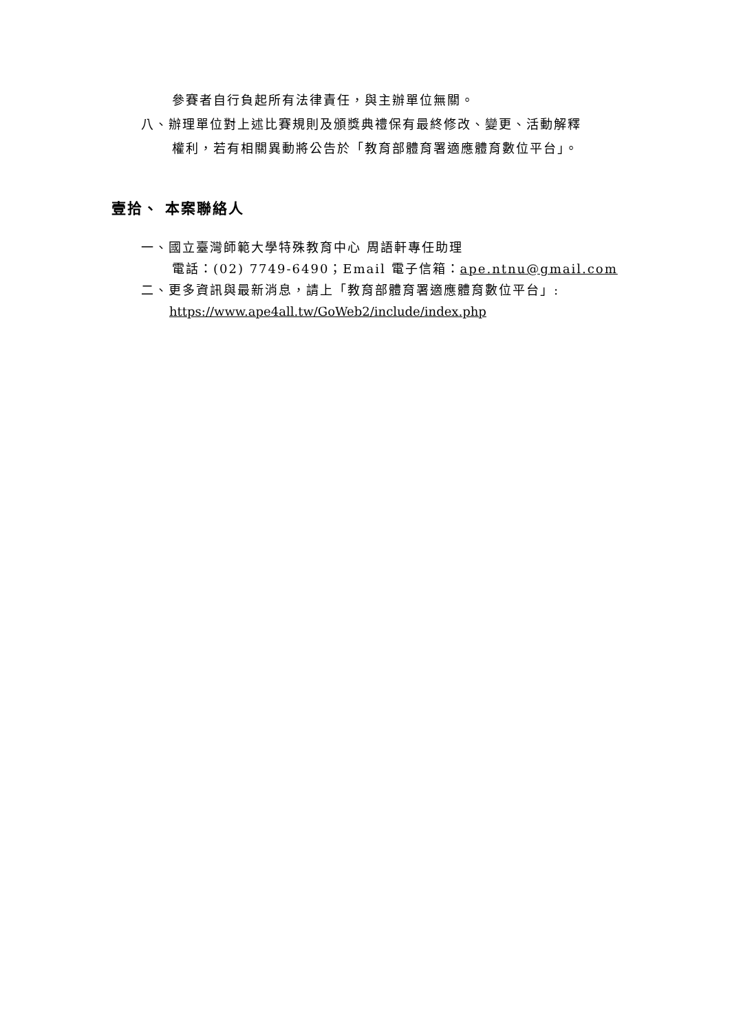參賽者自行負起所有法律責任，與主辦單位無關。
八、辦理單位對上述比賽規則及頒獎典禮保有最終修改、變更、活動解釋
權利，若有相關異動將公告於「教育部體育署適應體育數位平台」。
壹拾、 本案聯絡人
一、國立臺灣師範大學特殊教育中心 周語軒專任助理
電話：(02) 7749-6490；Email 電子信箱：ape.ntnu@gmail.com
二、更多資訊與最新消息，請上「教育部體育署適應體育數位平台」:
https://www.ape4all.tw/GoWeb2/include/index.php